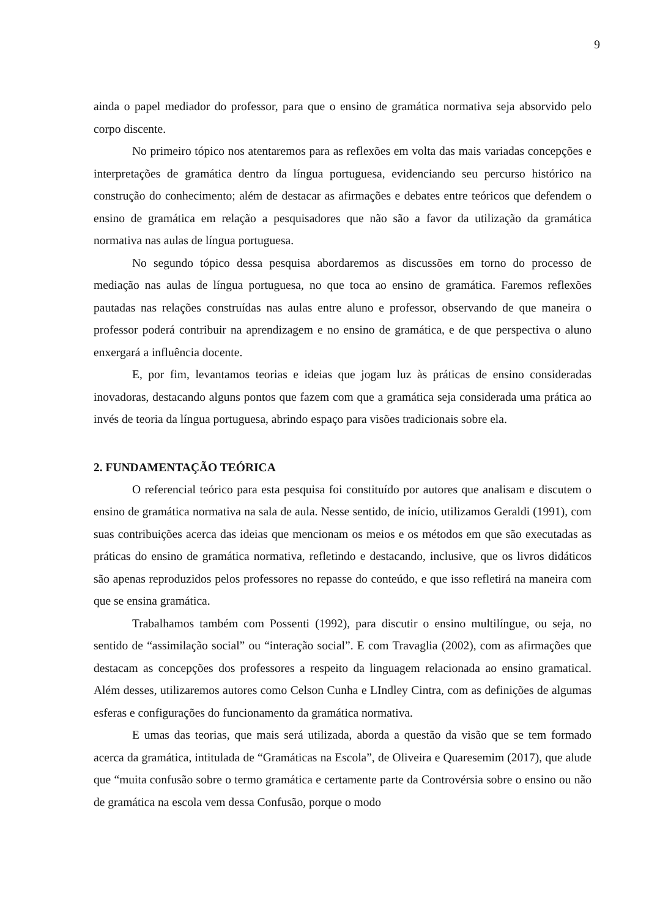9
ainda o papel mediador do professor, para que o ensino de gramática normativa seja absorvido pelo corpo discente.
No primeiro tópico nos atentaremos para as reflexões em volta das mais variadas concepções e interpretações de gramática dentro da língua portuguesa, evidenciando seu percurso histórico na construção do conhecimento; além de destacar as afirmações e debates entre teóricos que defendem o ensino de gramática em relação a pesquisadores que não são a favor da utilização da gramática normativa nas aulas de língua portuguesa.
No segundo tópico dessa pesquisa abordaremos as discussões em torno do processo de mediação nas aulas de língua portuguesa, no que toca ao ensino de gramática. Faremos reflexões pautadas nas relações construídas nas aulas entre aluno e professor, observando de que maneira o professor poderá contribuir na aprendizagem e no ensino de gramática, e de que perspectiva o aluno enxergará a influência docente.
E, por fim, levantamos teorias e ideias que jogam luz às práticas de ensino consideradas inovadoras, destacando alguns pontos que fazem com que a gramática seja considerada uma prática ao invés de teoria da língua portuguesa, abrindo espaço para visões tradicionais sobre ela.
2. FUNDAMENTAÇÃO TEÓRICA
O referencial teórico para esta pesquisa foi constituído por autores que analisam e discutem o ensino de gramática normativa na sala de aula. Nesse sentido, de início, utilizamos Geraldi (1991), com suas contribuições acerca das ideias que mencionam os meios e os métodos em que são executadas as práticas do ensino de gramática normativa, refletindo e destacando, inclusive, que os livros didáticos são apenas reproduzidos pelos professores no repasse do conteúdo, e que isso refletirá na maneira com que se ensina gramática.
Trabalhamos também com Possenti (1992), para discutir o ensino multilíngue, ou seja, no sentido de “assimilação social” ou “interação social”. E com Travaglia (2002), com as afirmações que destacam as concepções dos professores a respeito da linguagem relacionada ao ensino gramatical. Além desses, utilizaremos autores como Celson Cunha e LIndley Cintra, com as definições de algumas esferas e configurações do funcionamento da gramática normativa.
E umas das teorias, que mais será utilizada, aborda a questão da visão que se tem formado acerca da gramática, intitulada de “Gramáticas na Escola”, de Oliveira e Quaresemim (2017), que alude que “muita confusão sobre o termo gramática e certamente parte da Controvérsia sobre o ensino ou não de gramática na escola vem dessa Confusão, porque o modo